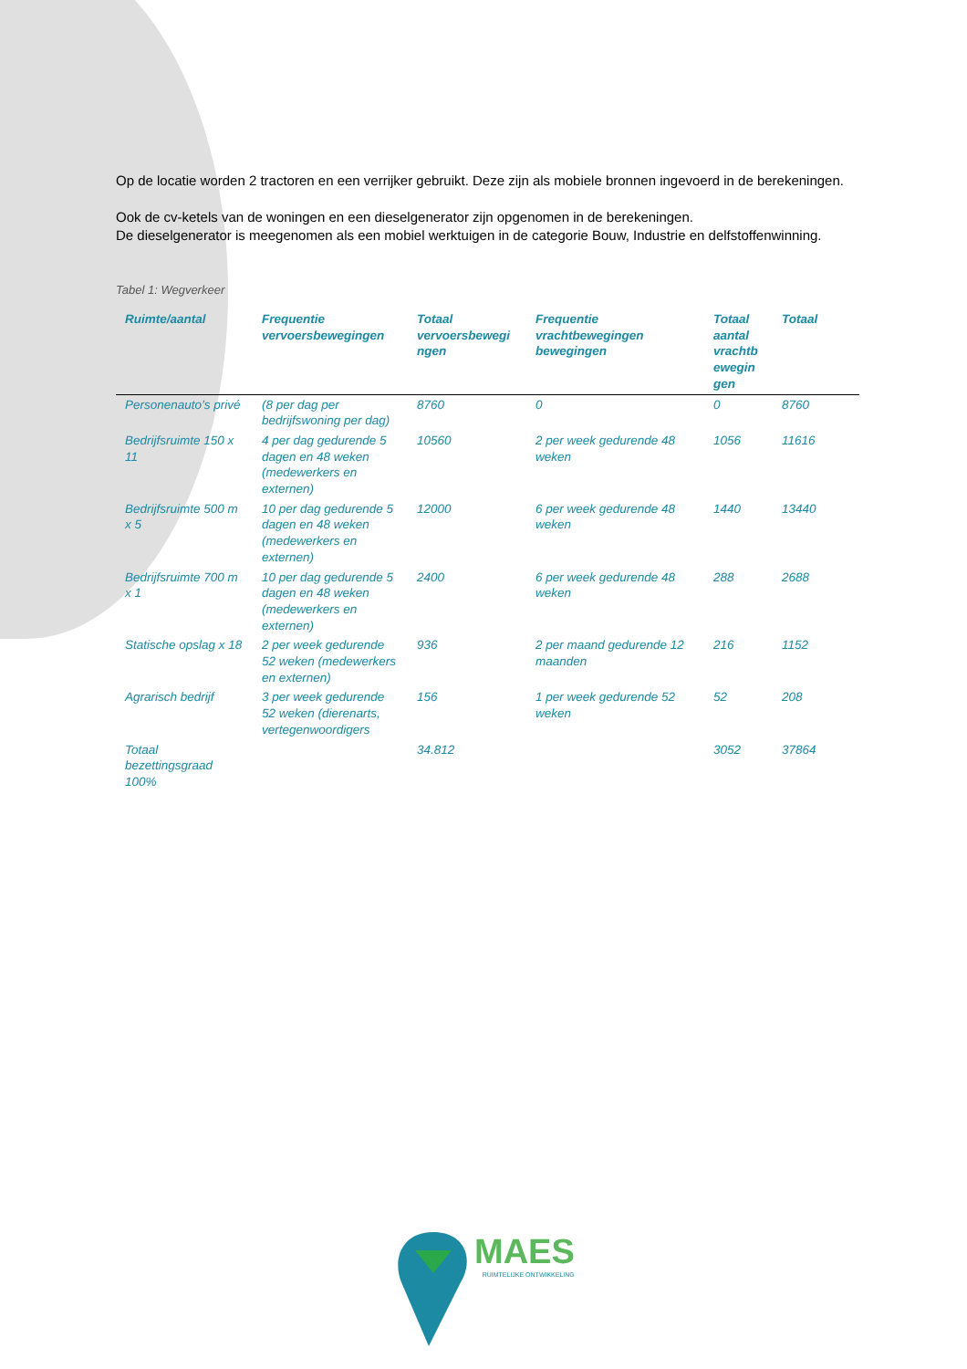Op de locatie worden 2 tractoren en een verrijker gebruikt. Deze zijn als mobiele bronnen ingevoerd in de berekeningen.
Ook de cv-ketels van de woningen en een dieselgenerator zijn opgenomen in de berekeningen.
De dieselgenerator is meegenomen als een mobiel werktuigen in de categorie Bouw, Industrie en delfstoffenwinning.
Tabel 1: Wegverkeer
| Ruimte/aantal | Frequentie vervoersbewegingen | Totaal vervoersbewegi ngen | Frequentie vrachtbewegingen bewegingen | Totaal aantal vrachtb ewegin gen | Totaal |
| --- | --- | --- | --- | --- | --- |
| Personenauto’s privé | (8 per dag per bedrijfswoning per dag) | 8760 | 0 | 0 | 8760 |
| Bedrijfsruimte 150 x 11 | 4 per dag gedurende 5 dagen en 48 weken (medewerkers en externen) | 10560 | 2 per week gedurende 48 weken | 1056 | 11616 |
| Bedrijfsruimte 500 m x 5 | 10 per dag gedurende 5 dagen en 48 weken (medewerkers en externen) | 12000 | 6 per week gedurende 48 weken | 1440 | 13440 |
| Bedrijfsruimte 700 m x 1 | 10 per dag gedurende 5 dagen en 48 weken (medewerkers en externen) | 2400 | 6 per week gedurende 48 weken | 288 | 2688 |
| Statische opslag x 18 | 2 per week gedurende 52 weken (medewerkers en externen) | 936 | 2 per maand gedurende 12 maanden | 216 | 1152 |
| Agrarisch bedrijf | 3 per week gedurende 52 weken (dierenarts, vertegenwoordigers | 156 | 1 per week gedurende 52 weken | 52 | 208 |
| Totaal bezettingsgraad 100% | | 34.812 | | 3052 | 37864 |
MAES
RUIMTELIJKE ONTWIKKELING